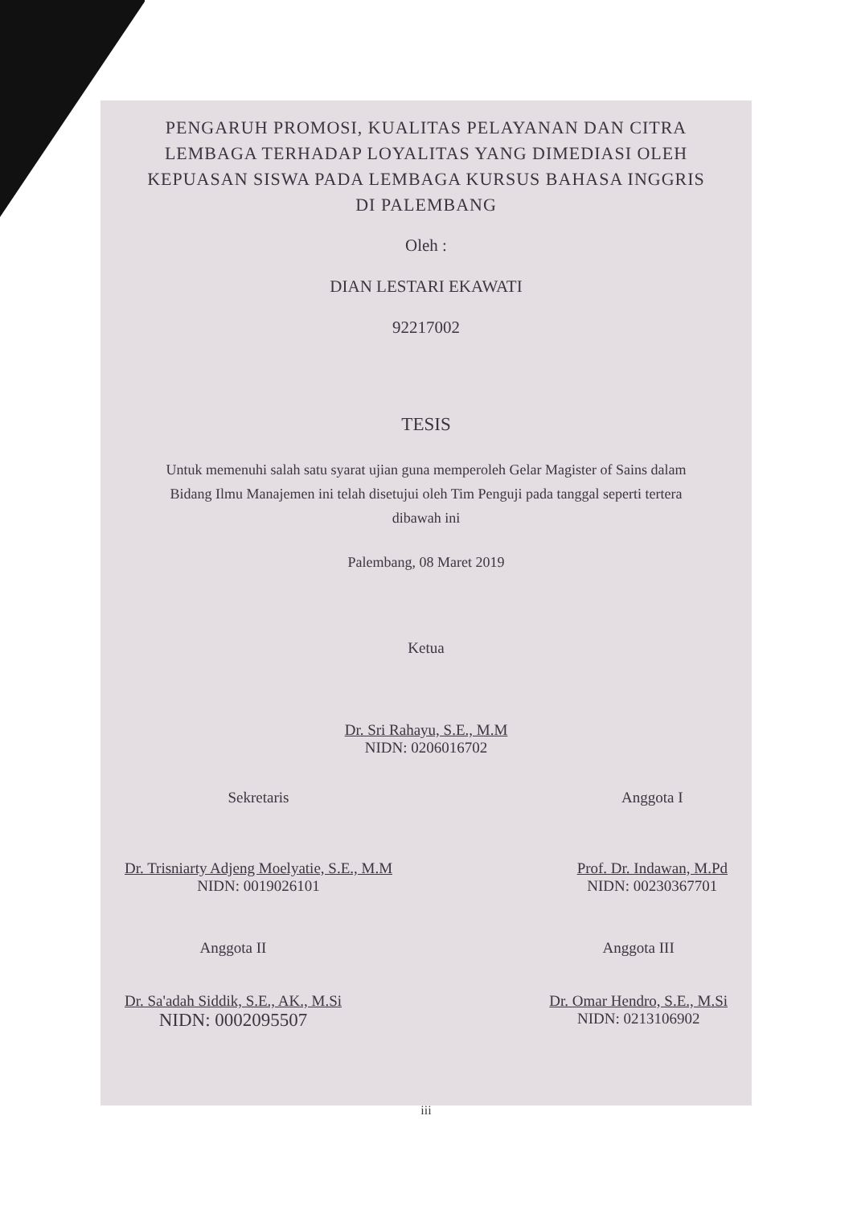PENGARUH PROMOSI, KUALITAS PELAYANAN DAN CITRA LEMBAGA TERHADAP LOYALITAS YANG DIMEDIASI OLEH KEPUASAN SISWA PADA LEMBAGA KURSUS BAHASA INGGRIS DI PALEMBANG
Oleh :
DIAN LESTARI EKAWATI
92217002
TESIS
Untuk memenuhi salah satu syarat ujian guna memperoleh Gelar Magister of Sains dalam Bidang Ilmu Manajemen ini telah disetujui oleh Tim Penguji pada tanggal seperti tertera dibawah ini
Palembang, 08 Maret 2019
Ketua
Dr. Sri Rahayu, S.E., M.M
NIDN: 0206016702
Sekretaris
Dr. Trisniarty Adjeng Moelyatie, S.E., M.M
NIDN: 0019026101
Anggota I
Prof. Dr. Indawan, M.Pd
NIDN: 00230367701
Anggota II
Dr. Sa'adah Siddik, S.E., AK., M.Si
NIDN: 0002095507
Anggota III
Dr. Omar Hendro, S.E., M.Si
NIDN: 0213106902
iii